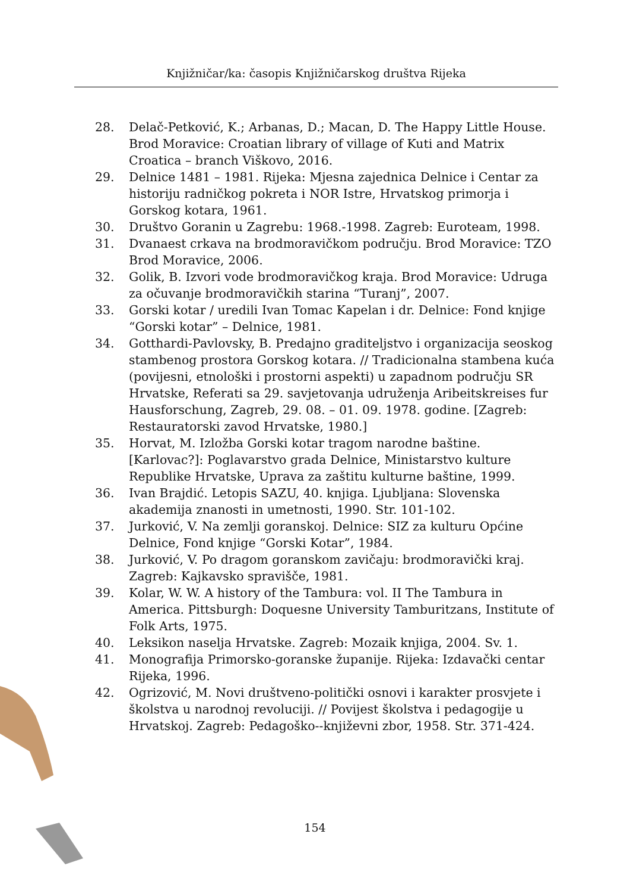Knjižničar/ka: časopis Knjižničarskog društva Rijeka
28. Delač-Petković, K.; Arbanas, D.; Macan, D. The Happy Little House. Brod Moravice: Croatian library of village of Kuti and Matrix Croatica – branch Viškovo, 2016.
29. Delnice 1481 – 1981. Rijeka: Mjesna zajednica Delnice i Centar za historiju radničkog pokreta i NOR Istre, Hrvatskog primorja i Gorskog kotara, 1961.
30. Društvo Goranin u Zagrebu: 1968.-1998. Zagreb: Euroteam, 1998.
31. Dvanaest crkava na brodmoravičkom području. Brod Moravice: TZO Brod Moravice, 2006.
32. Golik, B. Izvori vode brodmoravičkog kraja. Brod Moravice: Udruga za očuvanje brodmoravičkih starina “Turanj”, 2007.
33. Gorski kotar / uredili Ivan Tomac Kapelan i dr. Delnice: Fond knjige “Gorski kotar” – Delnice, 1981.
34. Gotthardi-Pavlovsky, B. Predajno graditeljstvo i organizacija seoskog stambenog prostora Gorskog kotara. // Tradicionalna stambena kuća (povijesni, etnološki i prostorni aspekti) u zapadnom području SR Hrvatske, Referati sa 29. savjetovanja udruženja Aribeitskreises fur Hausforschung, Zagreb, 29. 08. – 01. 09. 1978. godine. [Zagreb: Restauratorski zavod Hrvatske, 1980.]
35. Horvat, M. Izložba Gorski kotar tragom narodne baštine. [Karlovac?]: Poglavarstvo grada Delnice, Ministarstvo kulture Republike Hrvatske, Uprava za zaštitu kulturne baštine, 1999.
36. Ivan Brajdić. Letopis SAZU, 40. knjiga. Ljubljana: Slovenska akademija znanosti in umetnosti, 1990. Str. 101-102.
37. Jurković, V. Na zemlji goranskoj. Delnice: SIZ za kulturu Općine Delnice, Fond knjige “Gorski Kotar”, 1984.
38. Jurković, V. Po dragom goranskom zavičaju: brodmoravički kraj. Zagreb: Kajkavsko spravišče, 1981.
39. Kolar, W. W. A history of the Tambura: vol. II The Tambura in America. Pittsburgh: Doquesne University Tamburitzans, Institute of Folk Arts, 1975.
40. Leksikon naselja Hrvatske. Zagreb: Mozaik knjiga, 2004. Sv. 1.
41. Monografija Primorsko-goranske županije. Rijeka: Izdavački centar Rijeka, 1996.
42. Ogrizović, M. Novi društveno-politički osnovi i karakter prosvjete i školstva u narodnoj revoluciji. // Povijest školstva i pedagogije u Hrvatskoj. Zagreb: Pedagoško--književni zbor, 1958. Str. 371-424.
154